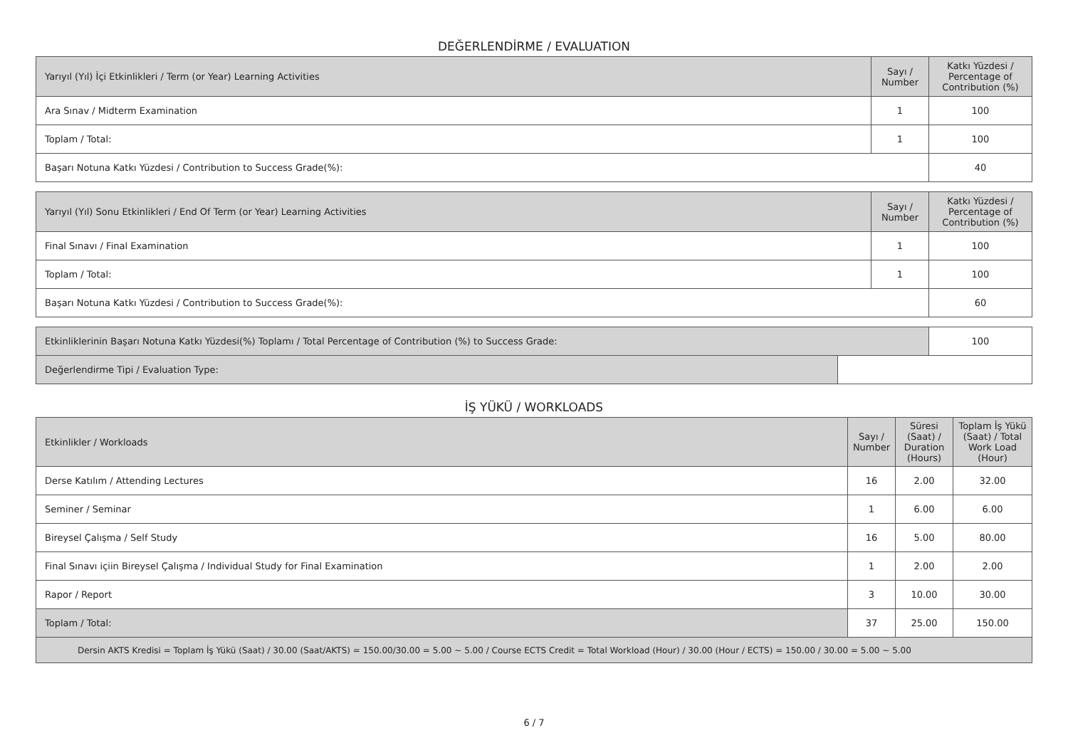DEĞERLENDİRME / EVALUATION
| Yarıyıl (Yıl) İçi Etkinlikleri / Term (or Year) Learning Activities | Sayı / Number | Katkı Yüzdesi / Percentage of Contribution (%) |
| --- | --- | --- |
| Ara Sınav / Midterm Examination | 1 | 100 |
| Toplam / Total: | 1 | 100 |
| Başarı Notuna Katkı Yüzdesi / Contribution to Success Grade(%): | | 40 |
| Yarıyıl (Yıl) Sonu Etkinlikleri / End Of Term (or Year) Learning Activities | Sayı / Number | Katkı Yüzdesi / Percentage of Contribution (%) |
| --- | --- | --- |
| Final Sınavı / Final Examination | 1 | 100 |
| Toplam / Total: | 1 | 100 |
| Başarı Notuna Katkı Yüzdesi / Contribution to Success Grade(%): | | 60 |
| Etkinliklerinin Başarı Notuna Katkı Yüzdesi(%) Toplamı / Total Percentage of Contribution (%) to Success Grade: | | 100 |
| Değerlendirme Tipi / Evaluation Type: | | |
İŞ YÜKÜ / WORKLOADS
| Etkinlikler / Workloads | Sayı / Number | Süresi (Saat) / Duration (Hours) | Toplam İş Yükü (Saat) / Total Work Load (Hour) |
| --- | --- | --- | --- |
| Derse Katılım / Attending Lectures | 16 | 2.00 | 32.00 |
| Seminer / Seminar | 1 | 6.00 | 6.00 |
| Bireysel Çalışma / Self Study | 16 | 5.00 | 80.00 |
| Final Sınavı içiin Bireysel Çalışma / Individual Study for Final Examination | 1 | 2.00 | 2.00 |
| Rapor / Report | 3 | 10.00 | 30.00 |
| Toplam / Total: | 37 | 25.00 | 150.00 |
| Dersin AKTS Kredisi = Toplam İş Yükü (Saat) / 30.00 (Saat/AKTS) = 150.00/30.00 = 5.00 ~ 5.00 / Course ECTS Credit = Total Workload (Hour) / 30.00 (Hour / ECTS) = 150.00 / 30.00 = 5.00 ~ 5.00 | | | |
6 / 7